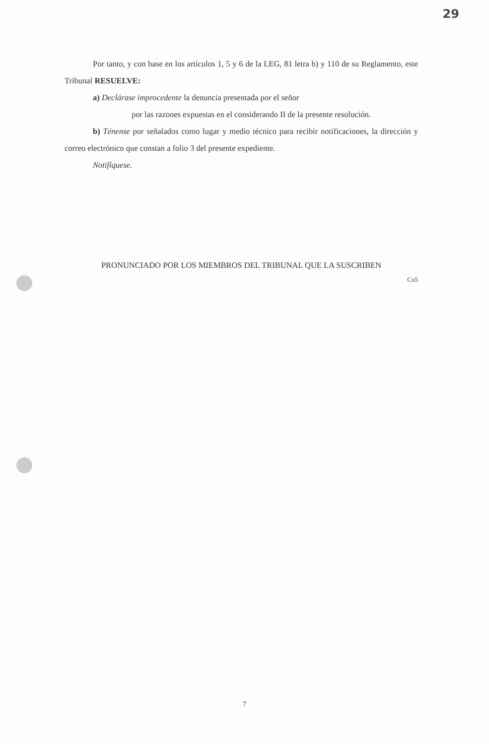29
Por tanto, y con base en los artículos 1, 5 y 6 de la LEG, 81 letra b) y 110 de su Reglamento, este Tribunal RESUELVE:
a) Declárase improcedente la denuncia presentada por el señor
por las razones expuestas en el considerando II de la presente resolución.
b) Ténense por señalados como lugar y medio técnico para recibir notificaciones, la dirección y correo electrónico que constan a folio 3 del presente expediente.
Notifíquese.
PRONUNCIADO POR LOS MIEMBROS DEL TRIBUNAL QUE LA SUSCRIBEN
Co5
7